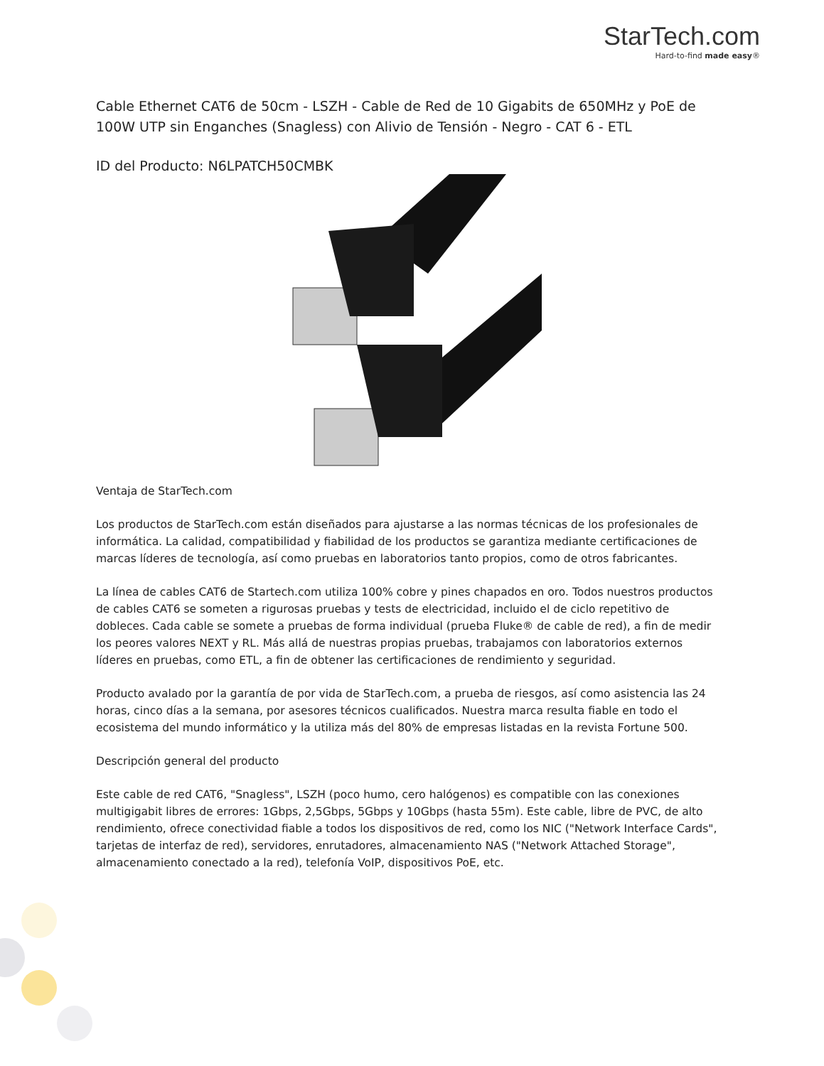StarTech.com
Hard-to-find made easy®
Cable Ethernet CAT6 de 50cm - LSZH - Cable de Red de 10 Gigabits de 650MHz y PoE de 100W UTP sin Enganches (Snagless) con Alivio de Tensión - Negro - CAT 6 - ETL
ID del Producto: N6LPATCH50CMBK
Ventaja de StarTech.com
Los productos de StarTech.com están diseñados para ajustarse a las normas técnicas de los profesionales de informática. La calidad, compatibilidad y fiabilidad de los productos se garantiza mediante certificaciones de marcas líderes de tecnología, así como pruebas en laboratorios tanto propios, como de otros fabricantes.
La línea de cables CAT6 de Startech.com utiliza 100% cobre y pines chapados en oro. Todos nuestros productos de cables CAT6 se someten a rigurosas pruebas y tests de electricidad, incluido el de ciclo repetitivo de dobleces. Cada cable se somete a pruebas de forma individual (prueba Fluke® de cable de red), a fin de medir los peores valores NEXT y RL. Más allá de nuestras propias pruebas, trabajamos con laboratorios externos líderes en pruebas, como ETL, a fin de obtener las certificaciones de rendimiento y seguridad.
Producto avalado por la garantía de por vida de StarTech.com, a prueba de riesgos, así como asistencia las 24 horas, cinco días a la semana, por asesores técnicos cualificados. Nuestra marca resulta fiable en todo el ecosistema del mundo informático y la utiliza más del 80% de empresas listadas en la revista Fortune 500.
Descripción general del producto
Este cable de red CAT6, "Snagless", LSZH (poco humo, cero halógenos) es compatible con las conexiones multigigabit libres de errores: 1Gbps, 2,5Gbps, 5Gbps y 10Gbps (hasta 55m). Este cable, libre de PVC, de alto rendimiento, ofrece conectividad fiable a todos los dispositivos de red, como los NIC ("Network Interface Cards", tarjetas de interfaz de red), servidores, enrutadores, almacenamiento NAS ("Network Attached Storage", almacenamiento conectado a la red), telefonía VoIP, dispositivos PoE, etc.